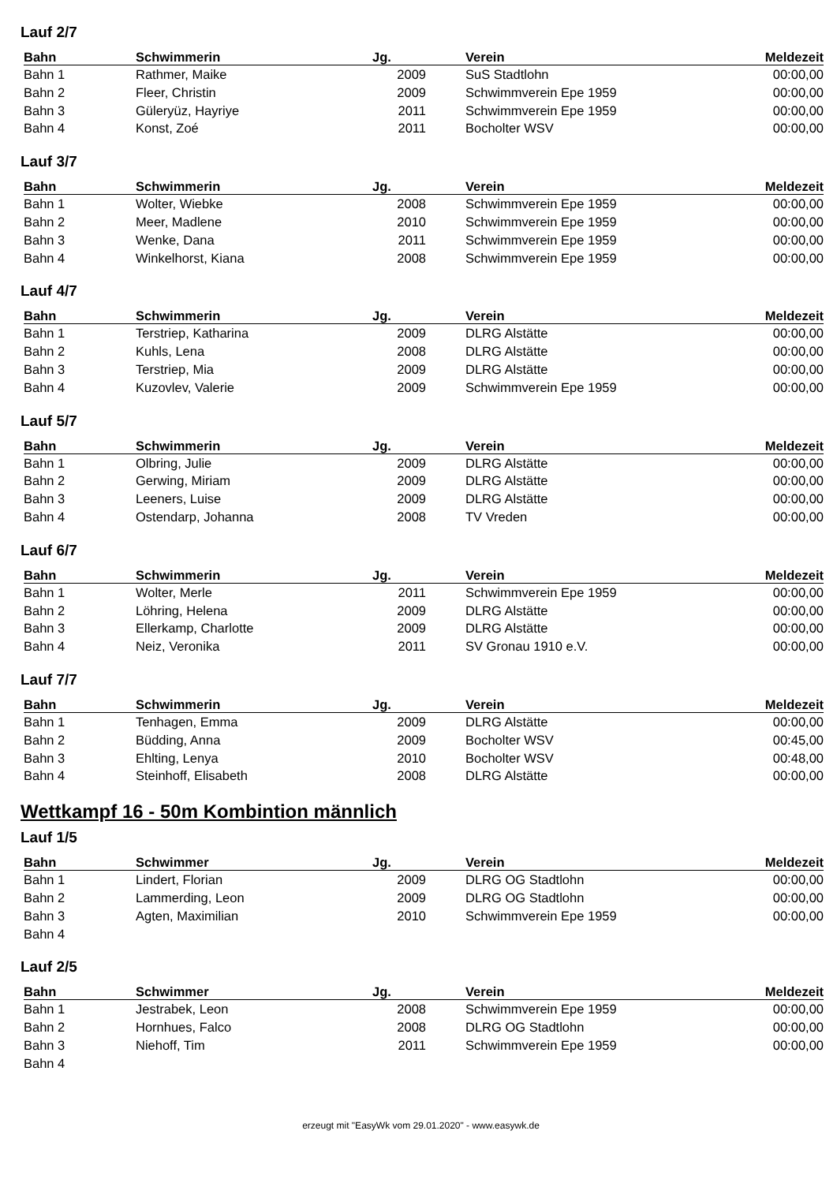Lauf 2/7
| Bahn | Schwimmerin | Jg. | Verein | Meldezeit |
| --- | --- | --- | --- | --- |
| Bahn 1 | Rathmer, Maike | 2009 | SuS Stadtlohn | 00:00,00 |
| Bahn 2 | Fleer, Christin | 2009 | Schwimmverein Epe 1959 | 00:00,00 |
| Bahn 3 | Güleryüz, Hayriye | 2011 | Schwimmverein Epe 1959 | 00:00,00 |
| Bahn 4 | Konst, Zoé | 2011 | Bocholter WSV | 00:00,00 |
Lauf 3/7
| Bahn | Schwimmerin | Jg. | Verein | Meldezeit |
| --- | --- | --- | --- | --- |
| Bahn 1 | Wolter, Wiebke | 2008 | Schwimmverein Epe 1959 | 00:00,00 |
| Bahn 2 | Meer, Madlene | 2010 | Schwimmverein Epe 1959 | 00:00,00 |
| Bahn 3 | Wenke, Dana | 2011 | Schwimmverein Epe 1959 | 00:00,00 |
| Bahn 4 | Winkelhorst, Kiana | 2008 | Schwimmverein Epe 1959 | 00:00,00 |
Lauf 4/7
| Bahn | Schwimmerin | Jg. | Verein | Meldezeit |
| --- | --- | --- | --- | --- |
| Bahn 1 | Terstriep, Katharina | 2009 | DLRG Alstätte | 00:00,00 |
| Bahn 2 | Kuhls, Lena | 2008 | DLRG Alstätte | 00:00,00 |
| Bahn 3 | Terstriep, Mia | 2009 | DLRG Alstätte | 00:00,00 |
| Bahn 4 | Kuzovlev, Valerie | 2009 | Schwimmverein Epe 1959 | 00:00,00 |
Lauf 5/7
| Bahn | Schwimmerin | Jg. | Verein | Meldezeit |
| --- | --- | --- | --- | --- |
| Bahn 1 | Olbring, Julie | 2009 | DLRG Alstätte | 00:00,00 |
| Bahn 2 | Gerwing, Miriam | 2009 | DLRG Alstätte | 00:00,00 |
| Bahn 3 | Leeners, Luise | 2009 | DLRG Alstätte | 00:00,00 |
| Bahn 4 | Ostendarp, Johanna | 2008 | TV Vreden | 00:00,00 |
Lauf 6/7
| Bahn | Schwimmerin | Jg. | Verein | Meldezeit |
| --- | --- | --- | --- | --- |
| Bahn 1 | Wolter, Merle | 2011 | Schwimmverein Epe 1959 | 00:00,00 |
| Bahn 2 | Löhring, Helena | 2009 | DLRG Alstätte | 00:00,00 |
| Bahn 3 | Ellerkamp, Charlotte | 2009 | DLRG Alstätte | 00:00,00 |
| Bahn 4 | Neiz, Veronika | 2011 | SV Gronau 1910 e.V. | 00:00,00 |
Lauf 7/7
| Bahn | Schwimmerin | Jg. | Verein | Meldezeit |
| --- | --- | --- | --- | --- |
| Bahn 1 | Tenhagen, Emma | 2009 | DLRG Alstätte | 00:00,00 |
| Bahn 2 | Büdding, Anna | 2009 | Bocholter WSV | 00:45,00 |
| Bahn 3 | Ehlting, Lenya | 2010 | Bocholter WSV | 00:48,00 |
| Bahn 4 | Steinhoff, Elisabeth | 2008 | DLRG Alstätte | 00:00,00 |
Wettkampf 16 - 50m Kombintion männlich
Lauf 1/5
| Bahn | Schwimmer | Jg. | Verein | Meldezeit |
| --- | --- | --- | --- | --- |
| Bahn 1 | Lindert, Florian | 2009 | DLRG OG Stadtlohn | 00:00,00 |
| Bahn 2 | Lammerding, Leon | 2009 | DLRG OG Stadtlohn | 00:00,00 |
| Bahn 3 | Agten, Maximilian | 2010 | Schwimmverein Epe 1959 | 00:00,00 |
| Bahn 4 | | | | |
Lauf 2/5
| Bahn | Schwimmer | Jg. | Verein | Meldezeit |
| --- | --- | --- | --- | --- |
| Bahn 1 | Jestrabek, Leon | 2008 | Schwimmverein Epe 1959 | 00:00,00 |
| Bahn 2 | Hornhues, Falco | 2008 | DLRG OG Stadtlohn | 00:00,00 |
| Bahn 3 | Niehoff, Tim | 2011 | Schwimmverein Epe 1959 | 00:00,00 |
| Bahn 4 | | | | |
erzeugt mit "EasyWk vom 29.01.2020" - www.easywk.de